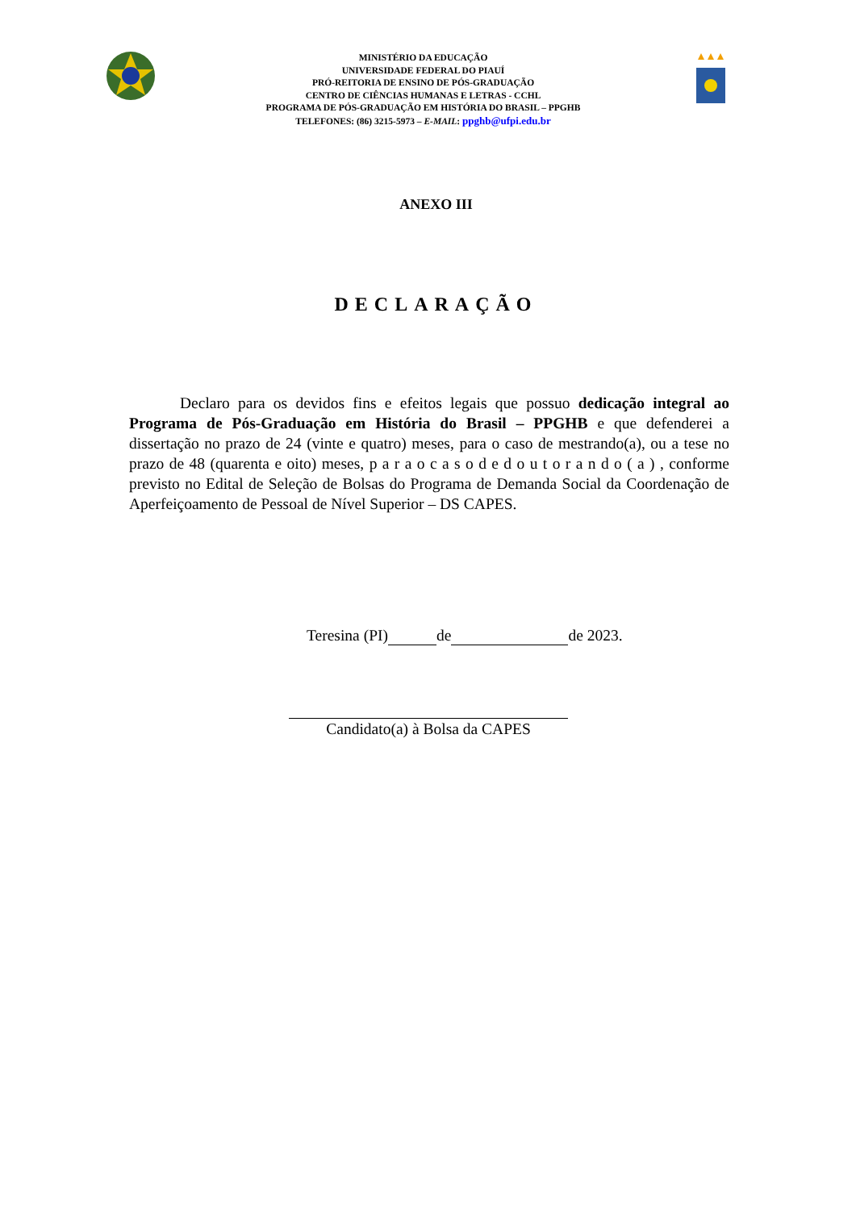MINISTÉRIO DA EDUCAÇÃO
UNIVERSIDADE FEDERAL DO PIAUÍ
PRÓ-REITORIA DE ENSINO DE PÓS-GRADUAÇÃO
CENTRO DE CIÊNCIAS HUMANAS E LETRAS - CCHL
PROGRAMA DE PÓS-GRADUAÇÃO EM HISTÓRIA DO BRASIL – PPGHB
TELEFONES: (86) 3215-5973 – E-MAIL: ppghb@ufpi.edu.br
ANEXO III
DECLARAÇÃO
Declaro para os devidos fins e efeitos legais que possuo dedicação integral ao Programa de Pós-Graduação em História do Brasil – PPGHB e que defenderei a dissertação no prazo de 24 (vinte e quatro) meses, para o caso de mestrando(a), ou a tese no prazo de 48 (quarenta e oito) meses, p a r a o c a s o d e d o u t o r a n d o ( a ) , conforme previsto no Edital de Seleção de Bolsas do Programa de Demanda Social da Coordenação de Aperfeiçoamento de Pessoal de Nível Superior – DS CAPES.
Teresina (PI) de de 2023.
Candidato(a) à Bolsa da CAPES